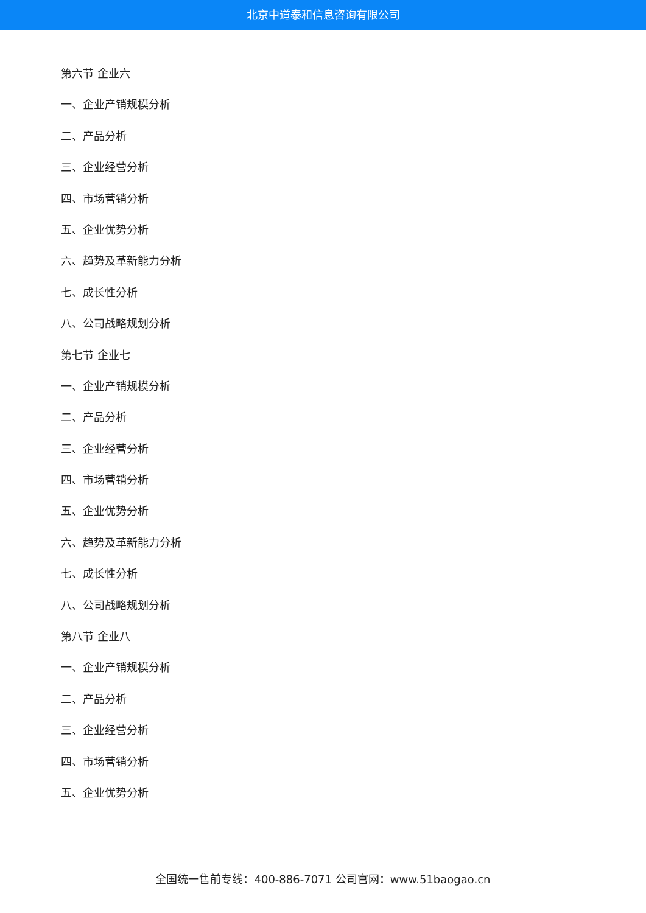北京中道泰和信息咨询有限公司
第六节 企业六
一、企业产销规模分析
二、产品分析
三、企业经营分析
四、市场营销分析
五、企业优势分析
六、趋势及革新能力分析
七、成长性分析
八、公司战略规划分析
第七节 企业七
一、企业产销规模分析
二、产品分析
三、企业经营分析
四、市场营销分析
五、企业优势分析
六、趋势及革新能力分析
七、成长性分析
八、公司战略规划分析
第八节 企业八
一、企业产销规模分析
二、产品分析
三、企业经营分析
四、市场营销分析
五、企业优势分析
全国统一售前专线：400-886-7071 公司官网：www.51baogao.cn